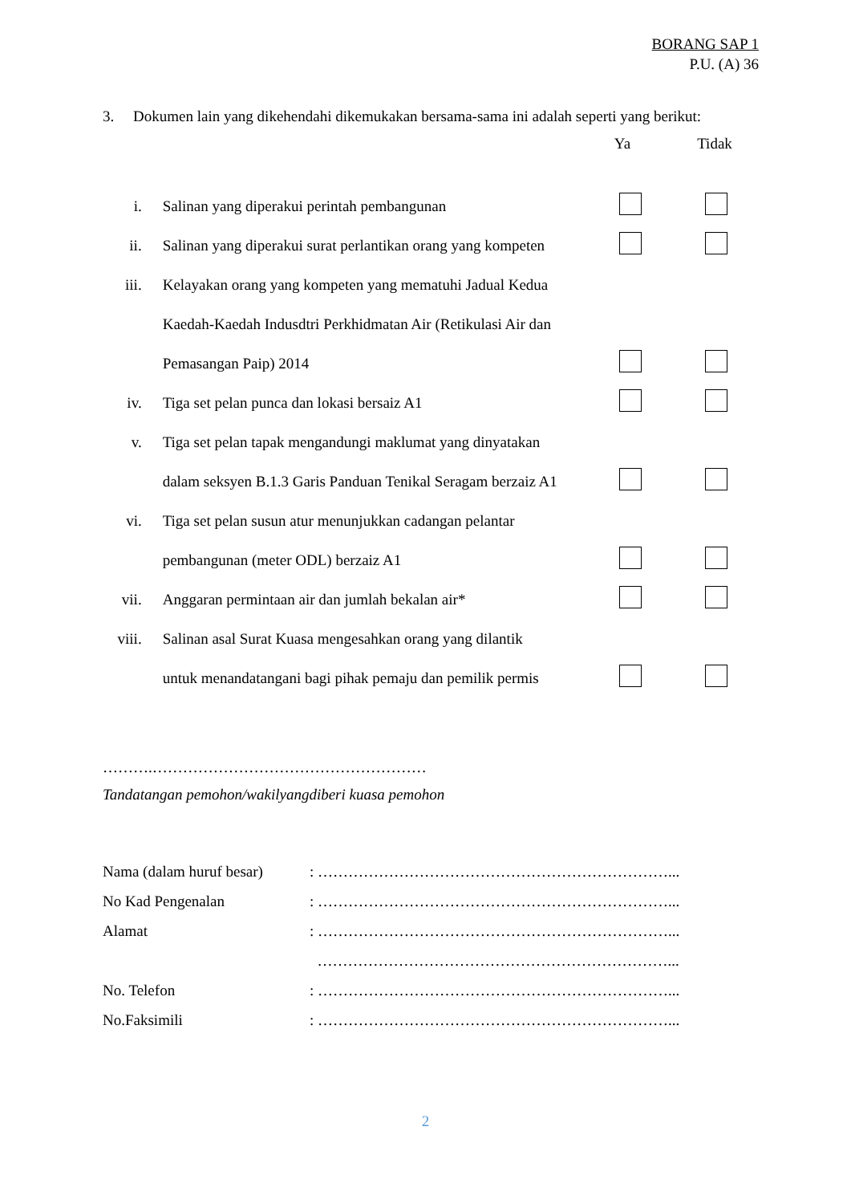BORANG SAP 1
P.U. (A) 36
3. Dokumen lain yang dikehendahi dikemukakan bersama-sama ini adalah seperti yang berikut:
Ya Tidak
| i. | Salinan yang diperakui perintah pembangunan | | |
| ii. | Salinan yang diperakui surat perlantikan orang yang kompeten | | |
| iii. | Kelayakan orang yang kompeten yang mematuhi Jadual Kedua | | |
| | Kaedah-Kaedah Indusdtri Perkhidmatan Air (Retikulasi Air dan | | |
| | Pemasangan Paip) 2014 | | |
| iv. | Tiga set pelan punca dan lokasi bersaiz A1 | | |
| v. | Tiga set pelan tapak mengandungi maklumat yang dinyatakan | | |
| | dalam seksyen B.1.3 Garis Panduan Tenikal Seragam berzaiz A1 | | |
| vi. | Tiga set pelan susun atur menunjukkan cadangan pelantar | | |
| | pembangunan (meter ODL) berzaiz A1 | | |
| vii. | Anggaran permintaan air dan jumlah bekalan air* | | |
| viii. | Salinan asal Surat Kuasa mengesahkan orang yang dilantik | | |
| | untuk menandatangani bagi pihak pemaju dan pemilik permis | | |
……….………………………………………………
Tandatangan pemohon/wakilyangdiberi kuasa pemohon
Nama (dalam huruf besar): ……………………………………………………………...
No Kad Pengenalan: ……………………………………………………………...
Alamat: ……………………………………………………………...
……………………………………………………………...
No. Telefon: ……………………………………………………………...
No.Faksimili: ……………………………………………………………...
2